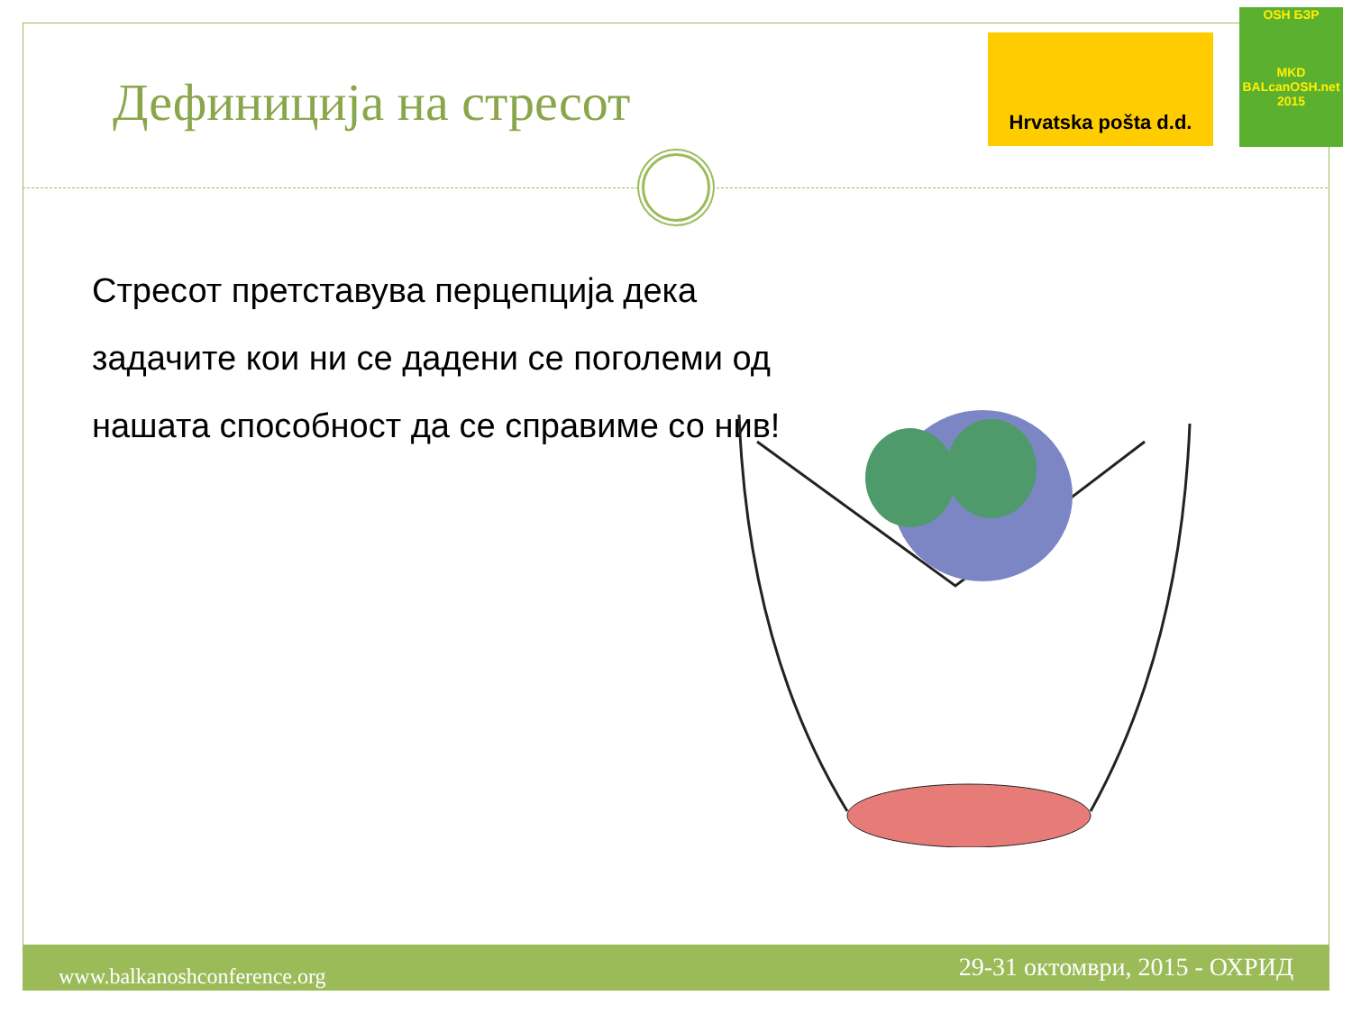Дефиниција на стресот
Hrvatska pošta d.d.
OSH БЗР
MKD
BALcanOSH.net 2015
Стресот претставува перцепција дека задачите кои ни се дадени се поголеми од нашата способност да се справиме со нив!
www.balkanoshconference.org 29-31 октомври, 2015 - ОХРИД